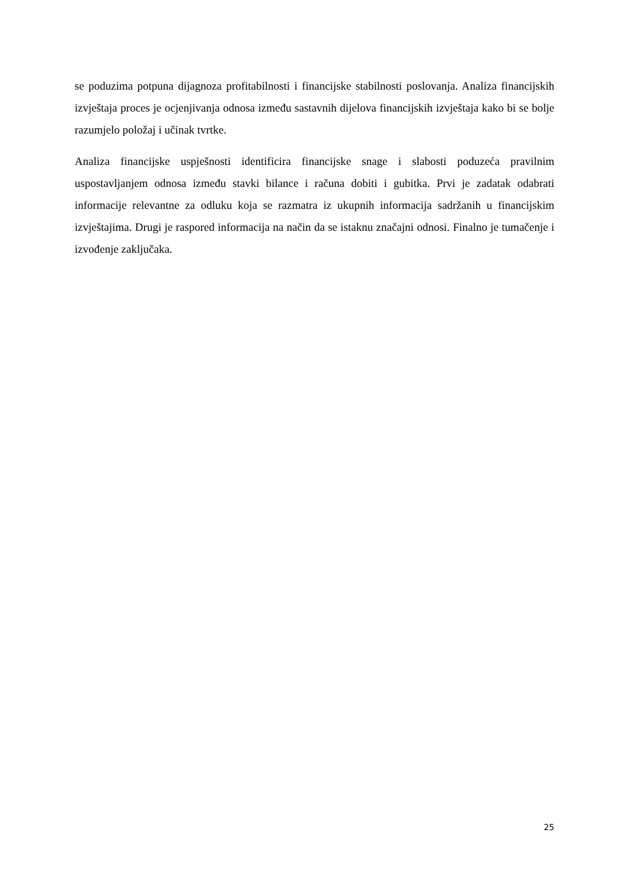se poduzima potpuna dijagnoza profitabilnosti i financijske stabilnosti poslovanja. Analiza financijskih izvještaja proces je ocjenjivanja odnosa između sastavnih dijelova financijskih izvještaja kako bi se bolje razumjelo položaj i učinak tvrtke.
Analiza financijske uspješnosti identificira financijske snage i slabosti poduzeća pravilnim uspostavljanjem odnosa između stavki bilance i računa dobiti i gubitka. Prvi je zadatak odabrati informacije relevantne za odluku koja se razmatra iz ukupnih informacija sadržanih u financijskim izvještajima. Drugi je raspored informacija na način da se istaknu značajni odnosi. Finalno je tumačenje i izvođenje zaključaka.
25